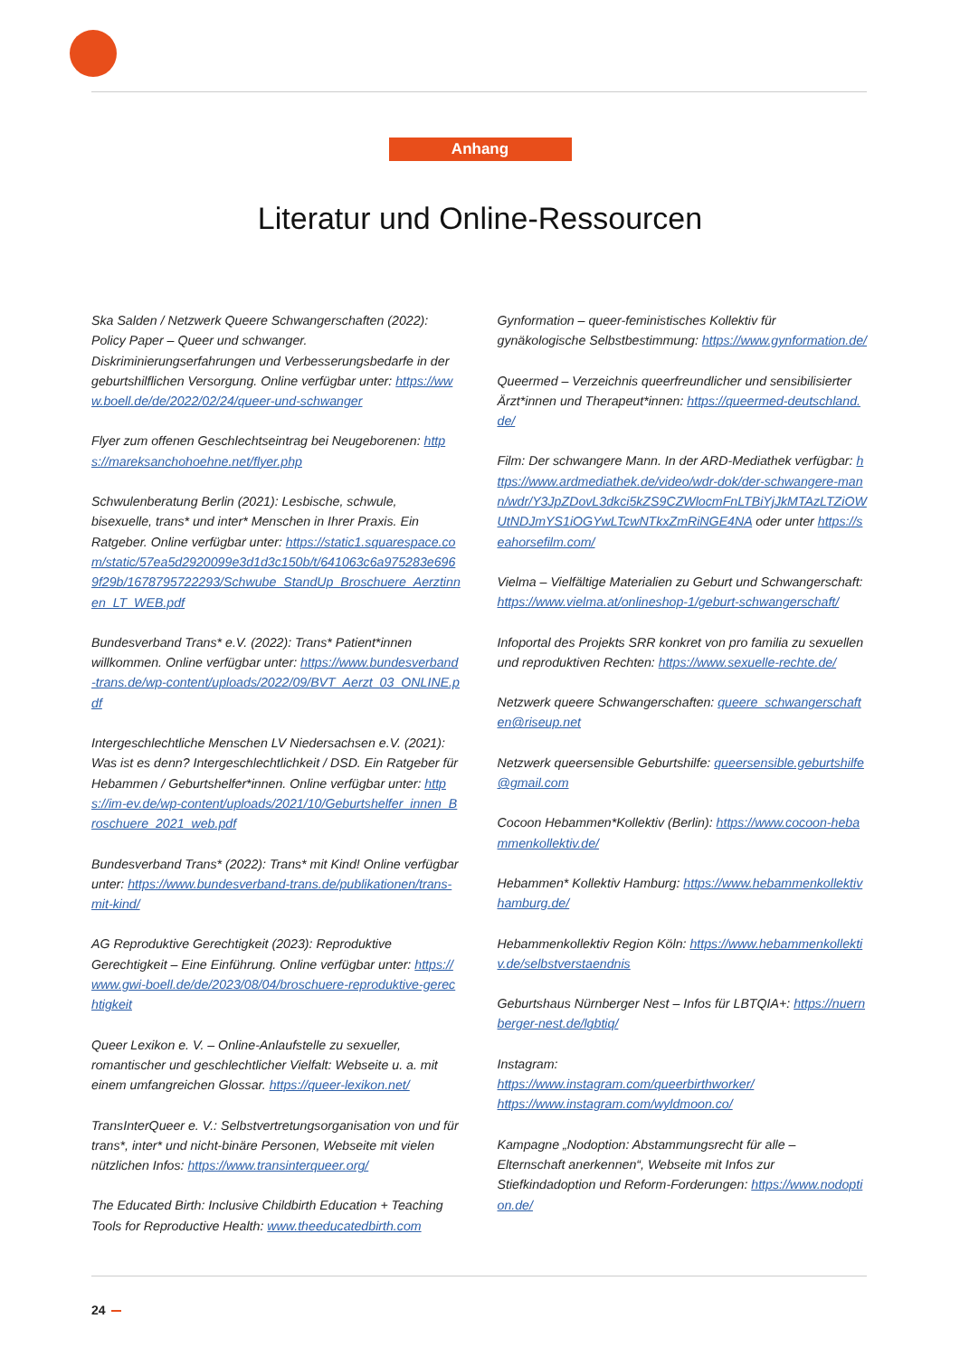Anhang
Literatur und Online-Ressourcen
Ska Salden / Netzwerk Queere Schwangerschaften (2022): Policy Paper – Queer und schwanger. Diskriminierungserfahrungen und Verbesserungsbedarfe in der geburtshilflichen Versorgung. Online verfügbar unter: https://www.boell.de/de/2022/02/24/queer-und-schwanger
Flyer zum offenen Geschlechtseintrag bei Neugeborenen: https://mareksanchohoehne.net/flyer.php
Schwulenberatung Berlin (2021): Lesbische, schwule, bisexuelle, trans* und inter* Menschen in Ihrer Praxis. Ein Ratgeber. Online verfügbar unter: https://static1.squarespace.com/static/57ea5d2920099e3d1d3c150b/t/641063c6a975283e6969f29b/1678795722293/Schwube_StandUp_Broschuere_Aerztinnen_LT_WEB.pdf
Bundesverband Trans* e.V. (2022): Trans* Patient*innen willkommen. Online verfügbar unter: https://www.bundesverband-trans.de/wp-content/uploads/2022/09/BVT_Aerzt_03_ONLINE.pdf
Intergeschlechtliche Menschen LV Niedersachsen e.V. (2021): Was ist es denn? Intergeschlechtlichkeit / DSD. Ein Ratgeber für Hebammen / Geburtshelfer*innen. Online verfügbar unter: https://im-ev.de/wp-content/uploads/2021/10/Geburtshelfer_innen_Broschuere_2021_web.pdf
Bundesverband Trans* (2022): Trans* mit Kind! Online verfügbar unter: https://www.bundesverband-trans.de/publikationen/trans-mit-kind/
AG Reproduktive Gerechtigkeit (2023): Reproduktive Gerechtigkeit – Eine Einführung. Online verfügbar unter: https://www.gwi-boell.de/de/2023/08/04/broschuere-reproduktive-gerechtigkeit
Queer Lexikon e. V. – Online-Anlaufstelle zu sexueller, romantischer und geschlechtlicher Vielfalt: Webseite u. a. mit einem umfangreichen Glossar. https://queer-lexikon.net/
TransInterQueer e. V.: Selbstvertretungsorganisation von und für trans*, inter* und nicht-binäre Personen, Webseite mit vielen nützlichen Infos: https://www.transinterqueer.org/
The Educated Birth: Inclusive Childbirth Education + Teaching Tools for Reproductive Health: www.theeducatedbirth.com
Gynformation – queer-feministisches Kollektiv für gynäkologische Selbstbestimmung: https://www.gynformation.de/
Queermed – Verzeichnis queerfreundlicher und sensibilisierter Ärzt*innen und Therapeut*innen: https://queermed-deutschland.de/
Film: Der schwangere Mann. In der ARD-Mediathek verfügbar: https://www.ardmediathek.de/video/wdr-dok/der-schwangere-mann/wdr/Y3JpZDovL3dkci5kZS9CZWlocmFnLTBiYjJkMTAzLTZiOWUtNDJmYS1iOGYwLTcwNTkxZmRiNGE4NA oder unter https://seahorsefilm.com/
Vielma – Vielfältige Materialien zu Geburt und Schwangerschaft: https://www.vielma.at/onlineshop-1/geburt-schwangerschaft/
Infoportal des Projekts SRR konkret von pro familia zu sexuellen und reproduktiven Rechten: https://www.sexuelle-rechte.de/
Netzwerk queere Schwangerschaften: queere_schwangerschaften@riseup.net
Netzwerk queersensible Geburtshilfe: queersensible.geburtshilfe@gmail.com
Cocoon Hebammen*Kollektiv (Berlin): https://www.cocoon-hebammenkollektiv.de/
Hebammen* Kollektiv Hamburg: https://www.hebammenkollektivhamburg.de/
Hebammenkollektiv Region Köln: https://www.hebammenkollektiv.de/selbstverstaendnis
Geburtshaus Nürnberger Nest – Infos für LBTQIA+: https://nuernberger-nest.de/lgbtiq/
Instagram:
https://www.instagram.com/queerbirthworker/
https://www.instagram.com/wyldmoon.co/
Kampagne „Nodoption: Abstammungsrecht für alle – Elternschaft anerkennen“, Webseite mit Infos zur Stiefkindadoption und Reform-Forderungen: https://www.nodoption.de/
24